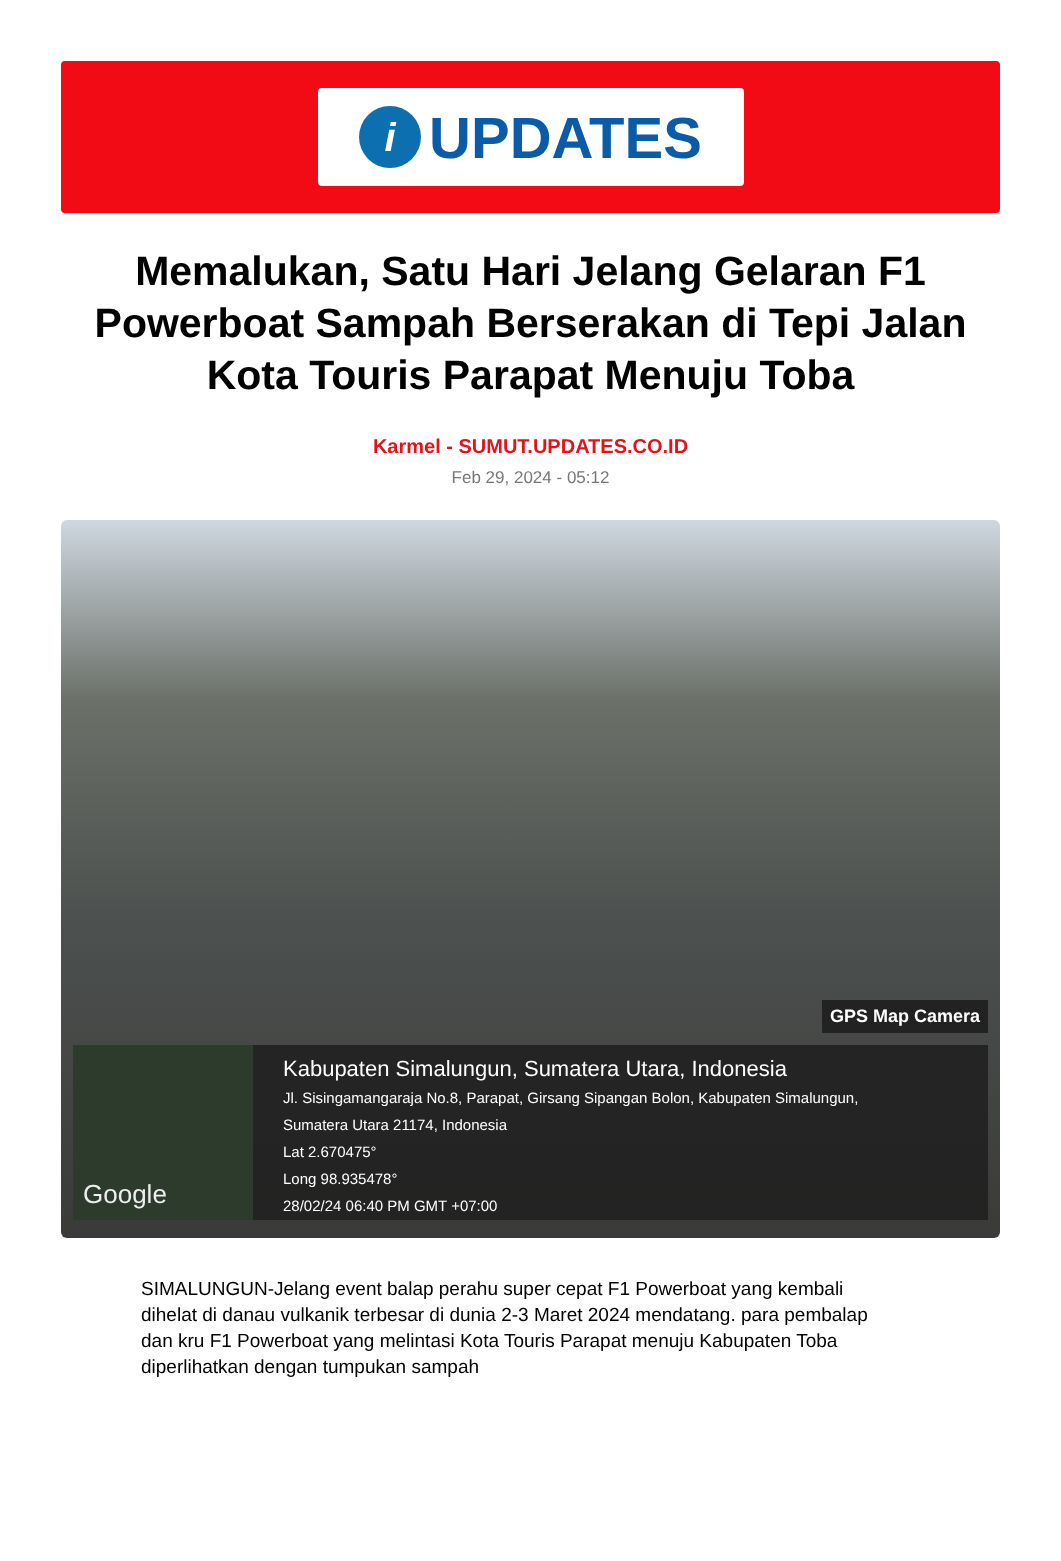i
UPDATES
Memalukan, Satu Hari Jelang Gelaran F1 Powerboat Sampah Berserakan di Tepi Jalan Kota Touris Parapat Menuju Toba
Karmel - SUMUT.UPDATES.CO.ID
Feb 29, 2024 - 05:12
GPS Map Camera
Google
Kabupaten Simalungun, Sumatera Utara, Indonesia
Jl. Sisingamangaraja No.8, Parapat, Girsang Sipangan Bolon, Kabupaten Simalungun,
Sumatera Utara 21174, Indonesia
Lat 2.670475°
Long 98.935478°
28/02/24 06:40 PM GMT +07:00
SIMALUNGUN-Jelang event balap perahu super cepat F1 Powerboat yang kembali dihelat di danau vulkanik terbesar di dunia 2-3 Maret 2024 mendatang. para pembalap dan kru F1 Powerboat yang melintasi Kota Touris Parapat menuju Kabupaten Toba diperlihatkan dengan tumpukan sampah